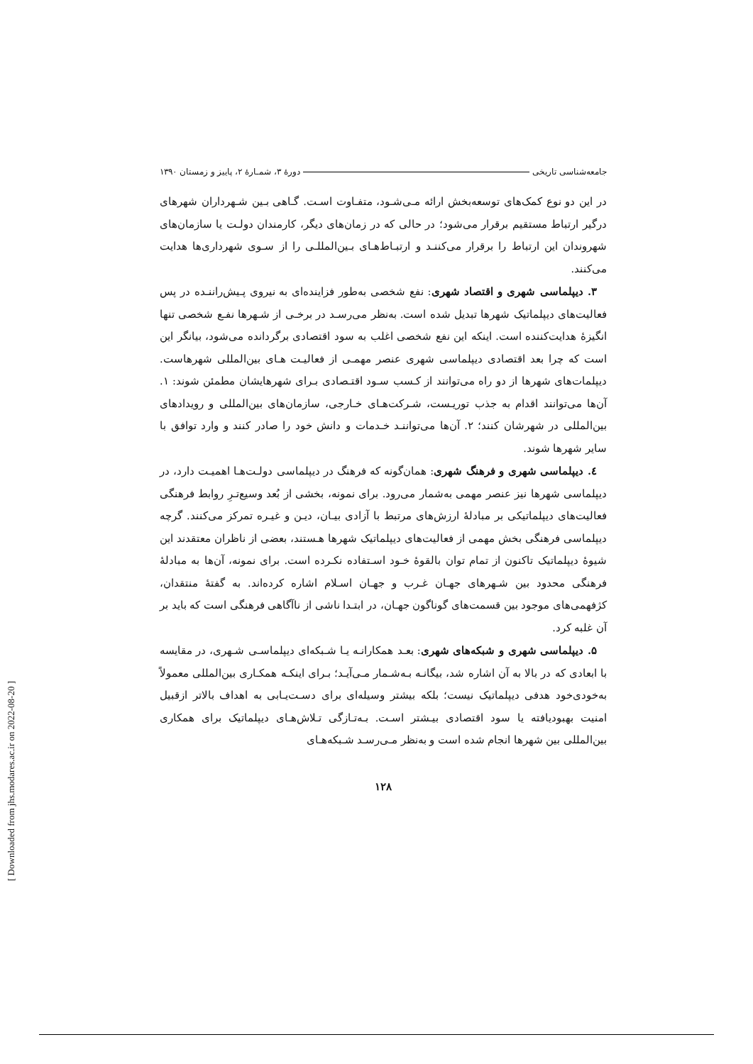جامعه‌شناسی تاریخی دورهٔ ۳، شمـارهٔ ۲، پاییز و زمستان ۱۳۹۰
در این دو نوع کمک‌های توسعه‌بخش ارائه مـی‌شـود، متفـاوت اسـت. گـاهی بـین شـهرداران شهرهای درگیر ارتباط مستقیم برقرار می‌شود؛ در حالی که در زمان‌های دیگر، کارمندان دولـت یا سازمان‌های شهروندان این ارتباط را برقرار می‌کننـد و ارتبـاط‌هـای بـین‌المللـی را از سـوی شهرداری‌ها هدایت می‌کنند.
۳. دیپلماسی شهری و اقتصاد شهری: نفع شخصی به‌طور فزاینده‌ای به نیروی پـیش‌راننـده در پس فعالیت‌های دیپلماتیک شهرها تبدیل شده است. به‌نظر می‌رسـد در برخـی از شـهرها نفـع شخصی تنها انگیزهٔ هدایت‌کننده است. اینکه این نفع شخصی اغلب به سود اقتصادی برگردانده می‌شود، بیانگر این است که چرا بعد اقتصادی دیپلماسی شهری عنصر مهمـی از فعالیـت هـای بین‌المللی شهرهاست. دیپلمات‌های شهرها از دو راه می‌توانند از کـسب سـود اقتـصادی بـرای شهرهایشان مطمئن شوند: ۱. آن‌ها می‌توانند اقدام به جذب توریـست، شـرکت‌هـای خـارجی، سازمان‌های بین‌المللی و رویدادهای بین‌المللی در شهرشان کنند؛ ۲. آن‌ها می‌تواننـد خـدمات و دانش خود را صادر کنند و وارد توافق با سایر شهرها شوند.
٤. دیپلماسی شهری و فرهنگ شهری: همان‌گونه که فرهنگ در دیپلماسی دولـت‌هـا اهمیـت دارد، در دیپلماسی شهرها نیز عنصر مهمی به‌شمار می‌رود. برای نمونه، بخشی از بُعد وسیع‌تـرِ روابط فرهنگی فعالیت‌های دیپلماتیکی بر مبادلهٔ ارزش‌های مرتبط با آزادی بیـان، دیـن و غیـره تمرکز می‌کنند. گرچه دیپلماسی فرهنگی بخش مهمی از فعالیت‌های دیپلماتیک شهرها هـستند، بعضی از ناظران معتقدند این شیوهٔ دیپلماتیک تاکنون از تمام توان بالقوهٔ خـود اسـتفاده نکـرده است. برای نمونه، آن‌ها به مبادلهٔ فرهنگی محدود بین شـهرهای جهـان غـرب و جهـان اسـلام اشاره کرده‌اند. به گفتهٔ منتقدان، کژفهمی‌های موجود بین قسمت‌های گوناگون جهـان، در ابتـدا ناشی از ناآگاهی فرهنگی است که باید بر آن غلبه کرد.
۵. دیپلماسی شهری و شبکه‌های شهری: بعـد همکارانـه یـا شـبکه‌ای دیپلماسـی شـهری، در مقایسه با ابعادی که در بالا به آن اشاره شد، بیگانـه بـه‌شـمار مـی‌آیـد؛ بـرای اینکـه همکـاری بین‌المللی معمولاً به‌خودی‌خود هدفی دیپلماتیک نیست؛ بلکه بیشتر وسیله‌ای برای دسـت‌یـابی به اهداف بالاتر ازقبیل امنیت بهبودیافته یا سود اقتصادی بیـشتر اسـت. بـه‌تـازگی تـلاش‌هـای دیپلماتیک برای همکاری بین‌المللی بین شهرها انجام شده است و به‌نظر مـی‌رسـد شـبکه‌هـای
۱۲۸
[ Downloaded from jhs.modares.ac.ir on 2022-08-20 ]